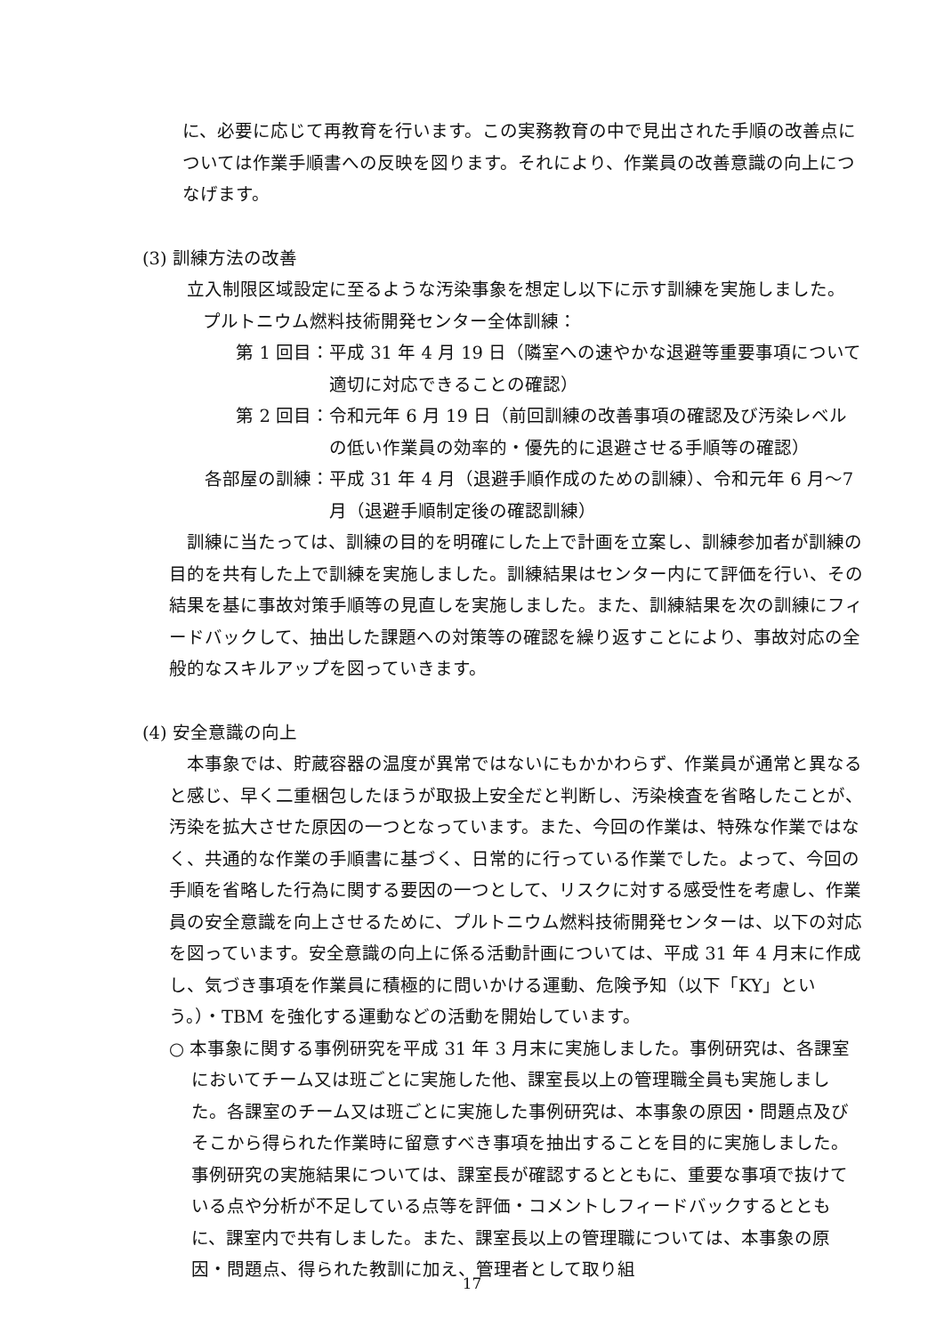に、必要に応じて再教育を行います。この実務教育の中で見出された手順の改善点については作業手順書への反映を図ります。それにより、作業員の改善意識の向上につなげます。
(3) 訓練方法の改善
立入制限区域設定に至るような汚染事象を想定し以下に示す訓練を実施しました。
プルトニウム燃料技術開発センター全体訓練：
第 1 回目： 平成 31 年 4 月 19 日（隣室への速やかな退避等重要事項について適切に対応できることの確認）
第 2 回目： 令和元年 6 月 19 日（前回訓練の改善事項の確認及び汚染レベルの低い作業員の効率的・優先的に退避させる手順等の確認）
各部屋の訓練： 平成 31 年 4 月（退避手順作成のための訓練）、令和元年 6 月～7 月（退避手順制定後の確認訓練）
訓練に当たっては、訓練の目的を明確にした上で計画を立案し、訓練参加者が訓練の目的を共有した上で訓練を実施しました。訓練結果はセンター内にて評価を行い、その結果を基に事故対策手順等の見直しを実施しました。また、訓練結果を次の訓練にフィードバックして、抽出した課題への対策等の確認を繰り返すことにより、事故対応の全般的なスキルアップを図っていきます。
(4) 安全意識の向上
本事象では、貯蔵容器の温度が異常ではないにもかかわらず、作業員が通常と異なると感じ、早く二重梱包したほうが取扱上安全だと判断し、汚染検査を省略したことが、汚染を拡大させた原因の一つとなっています。また、今回の作業は、特殊な作業ではなく、共通的な作業の手順書に基づく、日常的に行っている作業でした。よって、今回の手順を省略した行為に関する要因の一つとして、リスクに対する感受性を考慮し、作業員の安全意識を向上させるために、プルトニウム燃料技術開発センターは、以下の対応を図っています。安全意識の向上に係る活動計画については、平成 31 年 4 月末に作成し、気づき事項を作業員に積極的に問いかける運動、危険予知（以下「KY」という。）・TBM を強化する運動などの活動を開始しています。
○ 本事象に関する事例研究を平成 31 年 3 月末に実施しました。事例研究は、各課室においてチーム又は班ごとに実施した他、課室長以上の管理職全員も実施しました。各課室のチーム又は班ごとに実施した事例研究は、本事象の原因・問題点及びそこから得られた作業時に留意すべき事項を抽出することを目的に実施しました。事例研究の実施結果については、課室長が確認するとともに、重要な事項で抜けている点や分析が不足している点等を評価・コメントしフィードバックするとともに、課室内で共有しました。また、課室長以上の管理職については、本事象の原因・問題点、得られた教訓に加え、管理者として取り組
17